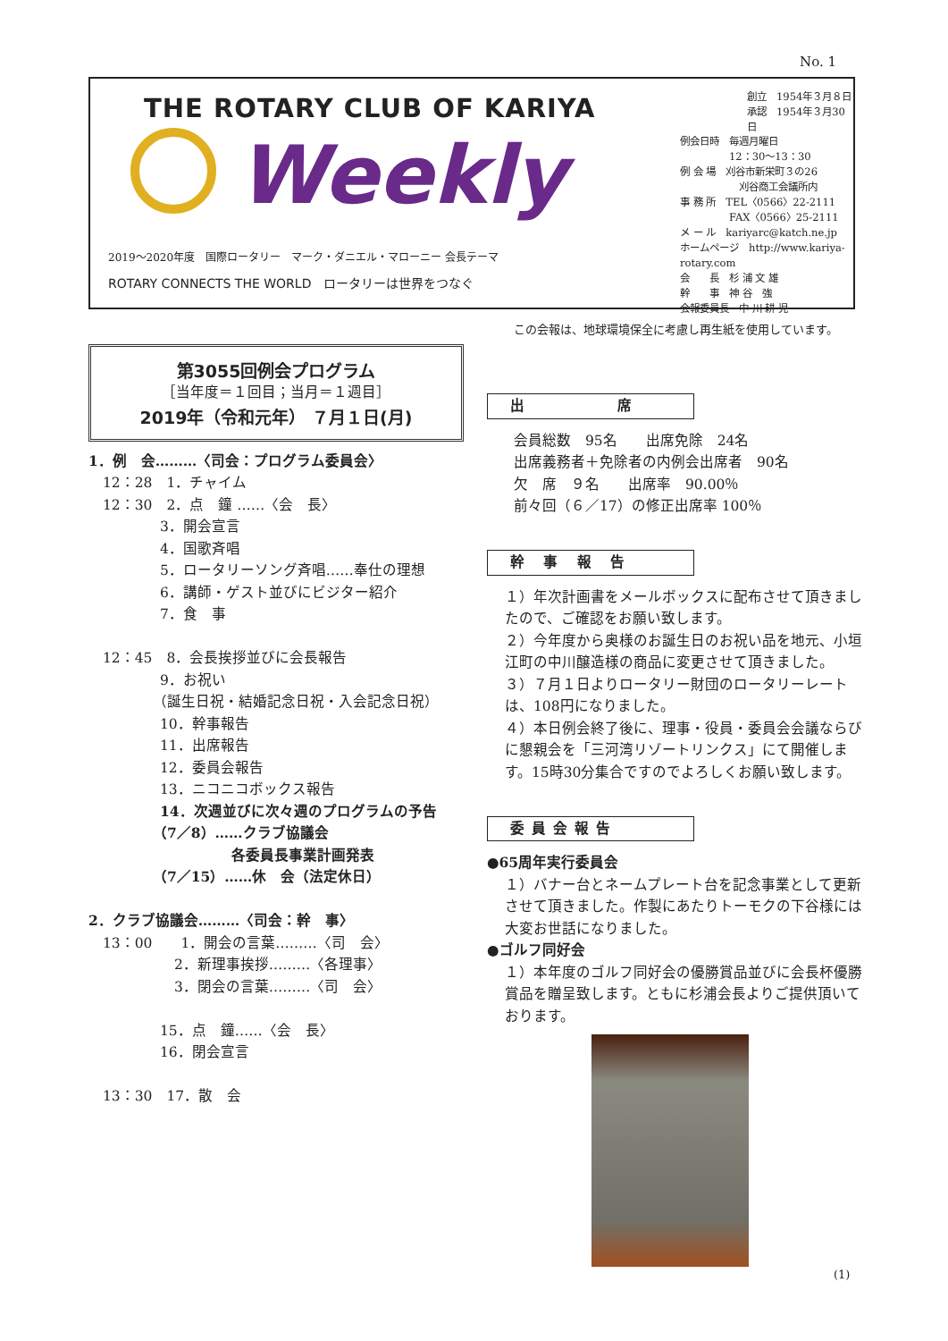No. 1
THE ROTARY CLUB OF KARIYA
Weekly
2019～2020年度　国際ロータリー　マーク・ダニエル・マローニー 会長テーマ
ROTARY CONNECTS THE WORLD　ロータリーは世界をつなぐ
創立　1954年３月８日
承認　1954年３月30日
例会日時　毎週月曜日
　　　　　12：30～13：30
例 会 場　刈谷市新栄町３の26
　　　　　　刈谷商工会議所内
事 務 所　TEL〈0566〉22-2111
　　　　　FAX〈0566〉25-2111
メ ー ル　kariyarc@katch.ne.jp
ホームページ　http://www.kariya-rotary.com
会　　長　杉 浦 文 雄
幹　　事　神 谷　強
会報委員長　中 川 耕 児
この会報は、地球環境保全に考慮し再生紙を使用しています。
第3055回例会プログラム
［当年度＝１回目；当月＝１週目］
2019年（令和元年） ７月１日(月)
1．例　会………〈司会：プログラム委員会〉
　12：28　1．チャイム
　12：30　2．点　鐘 ……〈会　長〉
　　　　　3．開会宣言
　　　　　4．国歌斉唱
　　　　　5．ロータリーソング斉唱……奉仕の理想
　　　　　6．講師・ゲスト並びにビジター紹介
　　　　　7．食　事
　12：45　8．会長挨拶並びに会長報告
　　　　　9．お祝い
　　　　　（誕生日祝・結婚記念日祝・入会記念日祝）
　　　　　10．幹事報告
　　　　　11．出席報告
　　　　　12．委員会報告
　　　　　13．ニコニコボックス報告
　　　　　14．次週並びに次々週のプログラムの予告
　　　　　（7／8）……クラブ協議会
　　　　　　　　　　各委員長事業計画発表
　　　　　（7／15）……休　会（法定休日）
2．クラブ協議会………〈司会：幹　事〉
　13：00　　1．開会の言葉………〈司　会〉
　　　　　　2．新理事挨拶………〈各理事〉
　　　　　　3．閉会の言葉………〈司　会〉
　　　　　15．点　鐘……〈会　長〉
　　　　　16．閉会宣言
　13：30　17．散　会
出　　　　席
会員総数　95名　　出席免除　24名
出席義務者＋免除者の内例会出席者　90名
欠　席　９名　　出席率　90.00％
前々回（６／17）の修正出席率 100％
幹 事 報 告
１）年次計画書をメールボックスに配布させて頂きましたので、ご確認をお願い致します。
２）今年度から奥様のお誕生日のお祝い品を地元、小垣江町の中川醸造様の商品に変更させて頂きました。
３）７月１日よりロータリー財団のロータリーレートは、108円になりました。
４）本日例会終了後に、理事・役員・委員会会議ならびに懇親会を「三河湾リゾートリンクス」にて開催します。15時30分集合ですのでよろしくお願い致します。
委員会報告
●65周年実行委員会
１）バナー台とネームプレート台を記念事業として更新させて頂きました。作製にあたりトーモクの下谷様には大変お世話になりました。
●ゴルフ同好会
１）本年度のゴルフ同好会の優勝賞品並びに会長杯優勝賞品を贈呈致します。ともに杉浦会長よりご提供頂いております。
(1)